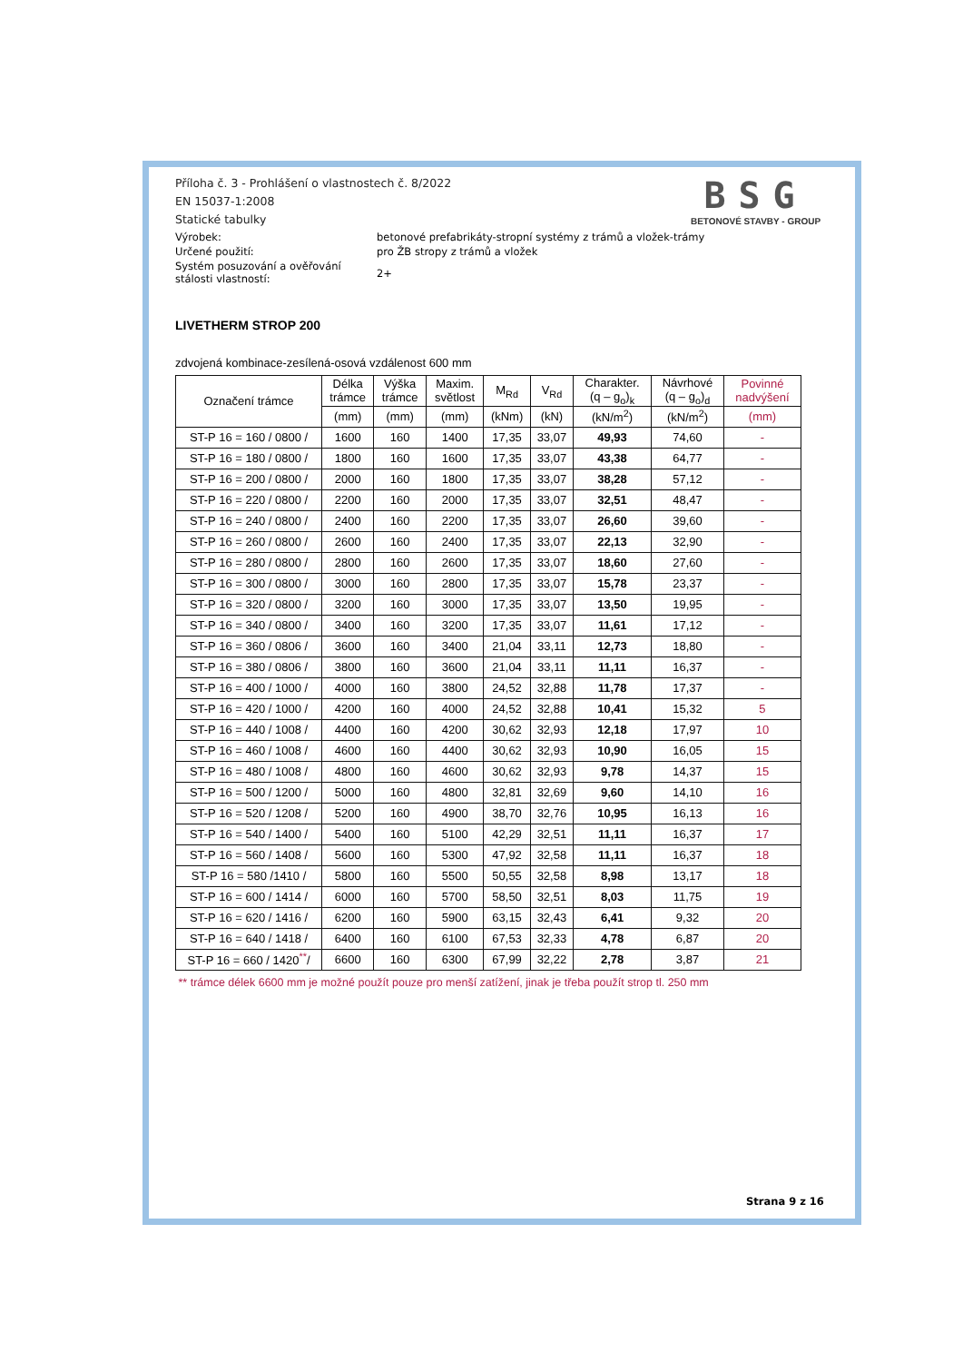Příloha č. 3 - Prohlášení o vlastnostech č. 8/2022
EN 15037-1:2008
Statické tabulky
BSG
BETONOVÉ STAVBY - GROUP
Výrobek: betonové prefabrikáty-stropní systémy z trámů a vložek-trámy
Určené použití: pro ŽB stropy z trámů a vložek
Systém posuzování a ověřování
stálosti vlastností:
2+
LIVETHERM STROP 200
zdvojená kombinace-zesílená-osová vzdálenost 600 mm
| Označení trámce | Délka trámce | Výška trámce | Maxim. světlost | M<sub>Rd</sub> | V<sub>Rd</sub> | Charakter. (q – g<sub>o</sub>)<sub>k</sub> | Návrhové (q – g<sub>o</sub>)<sub>d</sub> | Povinné nadvýšení |
| --- | --- | --- | --- | --- | --- | --- | --- | --- |
| | (mm) | (mm) | (mm) | (kNm) | (kN) | (kN/m<sup>2</sup>) | (kN/m<sup>2</sup>) | (mm) |
| ST-P 16 = 160 / 0800 / | 1600 | 160 | 1400 | 17,35 | 33,07 | 49,93 | 74,60 | - |
| ST-P 16 = 180 / 0800 / | 1800 | 160 | 1600 | 17,35 | 33,07 | 43,38 | 64,77 | - |
| ST-P 16 = 200 / 0800 / | 2000 | 160 | 1800 | 17,35 | 33,07 | 38,28 | 57,12 | - |
| ST-P 16 = 220 / 0800 / | 2200 | 160 | 2000 | 17,35 | 33,07 | 32,51 | 48,47 | - |
| ST-P 16 = 240 / 0800 / | 2400 | 160 | 2200 | 17,35 | 33,07 | 26,60 | 39,60 | - |
| ST-P 16 = 260 / 0800 / | 2600 | 160 | 2400 | 17,35 | 33,07 | 22,13 | 32,90 | - |
| ST-P 16 = 280 / 0800 / | 2800 | 160 | 2600 | 17,35 | 33,07 | 18,60 | 27,60 | - |
| ST-P 16 = 300 / 0800 / | 3000 | 160 | 2800 | 17,35 | 33,07 | 15,78 | 23,37 | - |
| ST-P 16 = 320 / 0800 / | 3200 | 160 | 3000 | 17,35 | 33,07 | 13,50 | 19,95 | - |
| ST-P 16 = 340 / 0800 / | 3400 | 160 | 3200 | 17,35 | 33,07 | 11,61 | 17,12 | - |
| ST-P 16 = 360 / 0806 / | 3600 | 160 | 3400 | 21,04 | 33,11 | 12,73 | 18,80 | - |
| ST-P 16 = 380 / 0806 / | 3800 | 160 | 3600 | 21,04 | 33,11 | 11,11 | 16,37 | - |
| ST-P 16 = 400 / 1000 / | 4000 | 160 | 3800 | 24,52 | 32,88 | 11,78 | 17,37 | - |
| ST-P 16 = 420 / 1000 / | 4200 | 160 | 4000 | 24,52 | 32,88 | 10,41 | 15,32 | 5 |
| ST-P 16 = 440 / 1008 / | 4400 | 160 | 4200 | 30,62 | 32,93 | 12,18 | 17,97 | 10 |
| ST-P 16 = 460 / 1008 / | 4600 | 160 | 4400 | 30,62 | 32,93 | 10,90 | 16,05 | 15 |
| ST-P 16 = 480 / 1008 / | 4800 | 160 | 4600 | 30,62 | 32,93 | 9,78 | 14,37 | 15 |
| ST-P 16 = 500 / 1200 / | 5000 | 160 | 4800 | 32,81 | 32,69 | 9,60 | 14,10 | 16 |
| ST-P 16 = 520 / 1208 / | 5200 | 160 | 4900 | 38,70 | 32,76 | 10,95 | 16,13 | 16 |
| ST-P 16 = 540 / 1400 / | 5400 | 160 | 5100 | 42,29 | 32,51 | 11,11 | 16,37 | 17 |
| ST-P 16 = 560 / 1408 / | 5600 | 160 | 5300 | 47,92 | 32,58 | 11,11 | 16,37 | 18 |
| ST-P 16 = 580 /1410 / | 5800 | 160 | 5500 | 50,55 | 32,58 | 8,98 | 13,17 | 18 |
| ST-P 16 = 600 / 1414 / | 6000 | 160 | 5700 | 58,50 | 32,51 | 8,03 | 11,75 | 19 |
| ST-P 16 = 620 / 1416 / | 6200 | 160 | 5900 | 63,15 | 32,43 | 6,41 | 9,32 | 20 |
| ST-P 16 = 640 / 1418 / | 6400 | 160 | 6100 | 67,53 | 32,33 | 4,78 | 6,87 | 20 |
| ST-P 16 = 660 / 1420<sup>**</sup>/ | 6600 | 160 | 6300 | 67,99 | 32,22 | 2,78 | 3,87 | 21 |
** trámce délek 6600 mm je možné použít pouze pro menší zatížení, jinak je třeba použít strop tl. 250 mm
Strana 9 z 16